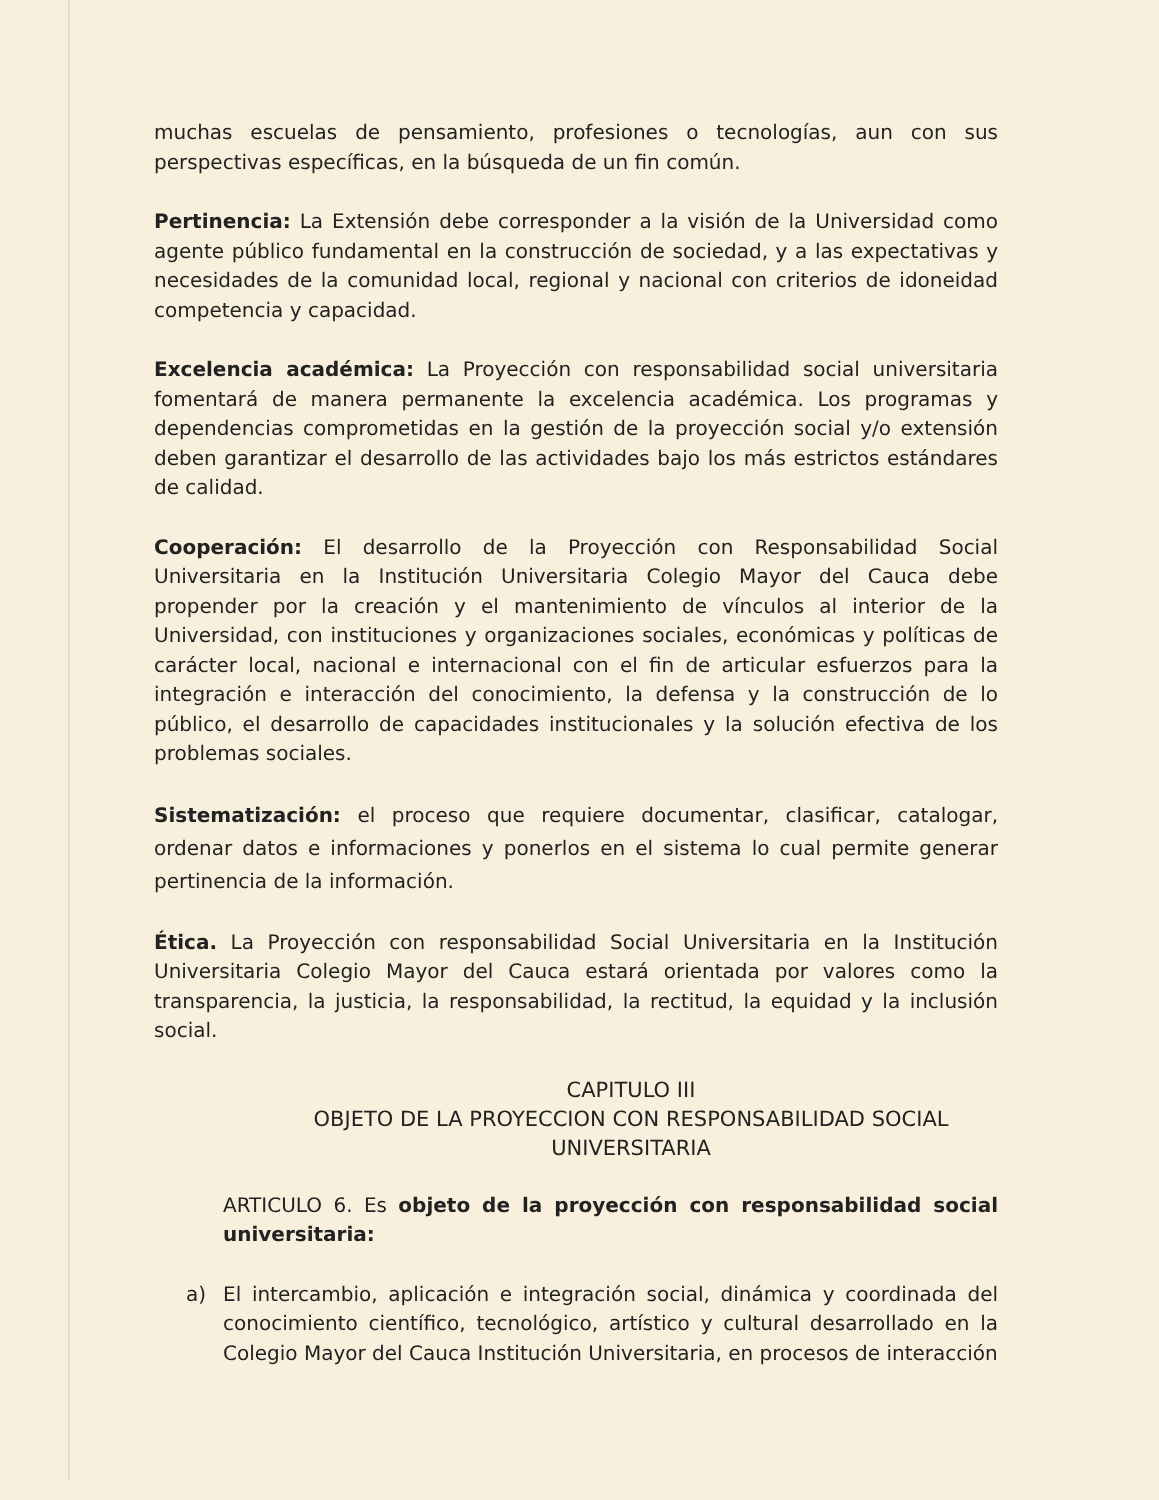muchas escuelas de pensamiento, profesiones o tecnologías, aun con sus perspectivas específicas, en la búsqueda de un fin común.
Pertinencia: La Extensión debe corresponder a la visión de la Universidad como agente público fundamental en la construcción de sociedad, y a las expectativas y necesidades de la comunidad local, regional y nacional con criterios de idoneidad competencia y capacidad.
Excelencia académica: La Proyección con responsabilidad social universitaria fomentará de manera permanente la excelencia académica. Los programas y dependencias comprometidas en la gestión de la proyección social y/o extensión deben garantizar el desarrollo de las actividades bajo los más estrictos estándares de calidad.
Cooperación: El desarrollo de la Proyección con Responsabilidad Social Universitaria en la Institución Universitaria Colegio Mayor del Cauca debe propender por la creación y el mantenimiento de vínculos al interior de la Universidad, con instituciones y organizaciones sociales, económicas y políticas de carácter local, nacional e internacional con el fin de articular esfuerzos para la integración e interacción del conocimiento, la defensa y la construcción de lo público, el desarrollo de capacidades institucionales y la solución efectiva de los problemas sociales.
Sistematización: el proceso que requiere documentar, clasificar, catalogar, ordenar datos e informaciones y ponerlos en el sistema lo cual permite generar pertinencia de la información.
Ética. La Proyección con responsabilidad Social Universitaria en la Institución Universitaria Colegio Mayor del Cauca estará orientada por valores como la transparencia, la justicia, la responsabilidad, la rectitud, la equidad y la inclusión social.
CAPITULO III
OBJETO DE LA PROYECCION CON RESPONSABILIDAD SOCIAL
UNIVERSITARIA
ARTICULO 6. Es objeto de la proyección con responsabilidad social universitaria:
a) El intercambio, aplicación e integración social, dinámica y coordinada del conocimiento científico, tecnológico, artístico y cultural desarrollado en la Colegio Mayor del Cauca Institución Universitaria, en procesos de interacción